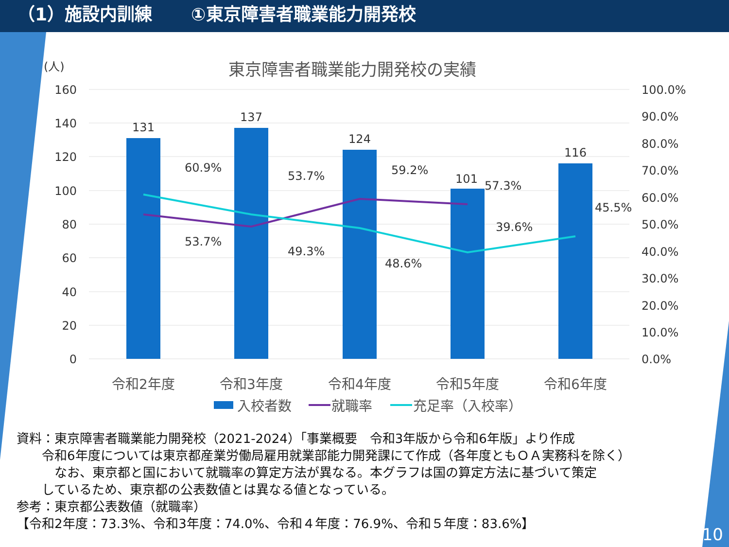（1）施設内訓練 ①東京障害者職業能力開発校
東京障害者職業能力開発校の実績
(人)
160
140
120
100
80
60
40
20
0
100.0%
90.0%
80.0%
70.0%
60.0%
50.0%
40.0%
30.0%
20.0%
10.0%
0.0%
131
137
124
101
116
60.9%
53.7%
53.7%
49.3%
59.2%
48.6%
57.3%
39.6%
45.5%
令和2年度
令和3年度
令和4年度
令和5年度
令和6年度
入校者数
就職率
充足率（入校率）
資料：東京障害者職業能力開発校（2021-2024）「事業概要　令和3年版から令和6年版」より作成
　　令和6年度については東京都産業労働局雇用就業部能力開発課にて作成（各年度ともＯＡ実務科を除く）
　　　なお、東京都と国において就職率の算定方法が異なる。本グラフは国の算定方法に基づいて策定
　　しているため、東京都の公表数値とは異なる値となっている。
参考：東京都公表数値（就職率）
【令和2年度：73.3%、令和3年度：74.0%、令和４年度：76.9%、令和５年度：83.6%】
10